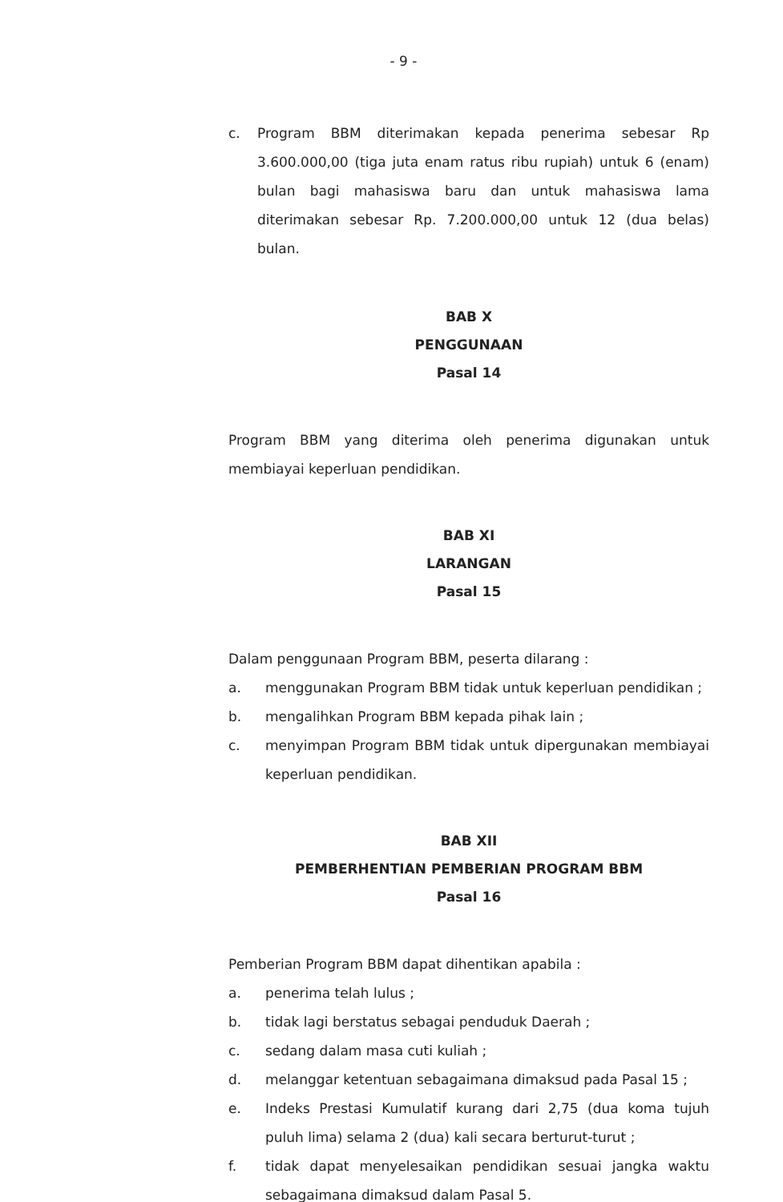- 9 -
c. Program BBM diterimakan kepada penerima sebesar Rp 3.600.000,00 (tiga juta enam ratus ribu rupiah) untuk 6 (enam) bulan bagi mahasiswa baru dan untuk mahasiswa lama diterimakan sebesar Rp. 7.200.000,00 untuk 12 (dua belas) bulan.
BAB X
PENGGUNAAN
Pasal 14
Program BBM yang diterima oleh penerima digunakan untuk membiayai keperluan pendidikan.
BAB XI
LARANGAN
Pasal 15
Dalam penggunaan Program BBM, peserta dilarang :
a. menggunakan Program BBM tidak untuk keperluan pendidikan ;
b. mengalihkan Program BBM kepada pihak lain ;
c. menyimpan Program BBM tidak untuk dipergunakan membiayai keperluan pendidikan.
BAB XII
PEMBERHENTIAN PEMBERIAN PROGRAM BBM
Pasal 16
Pemberian Program BBM dapat dihentikan apabila :
a. penerima telah lulus ;
b. tidak lagi berstatus sebagai penduduk Daerah ;
c. sedang dalam masa cuti kuliah ;
d. melanggar ketentuan sebagaimana dimaksud pada Pasal 15 ;
e. Indeks Prestasi Kumulatif kurang dari 2,75 (dua koma tujuh puluh lima) selama 2 (dua) kali secara berturut-turut ;
f. tidak dapat menyelesaikan pendidikan sesuai jangka waktu sebagaimana dimaksud dalam Pasal 5.